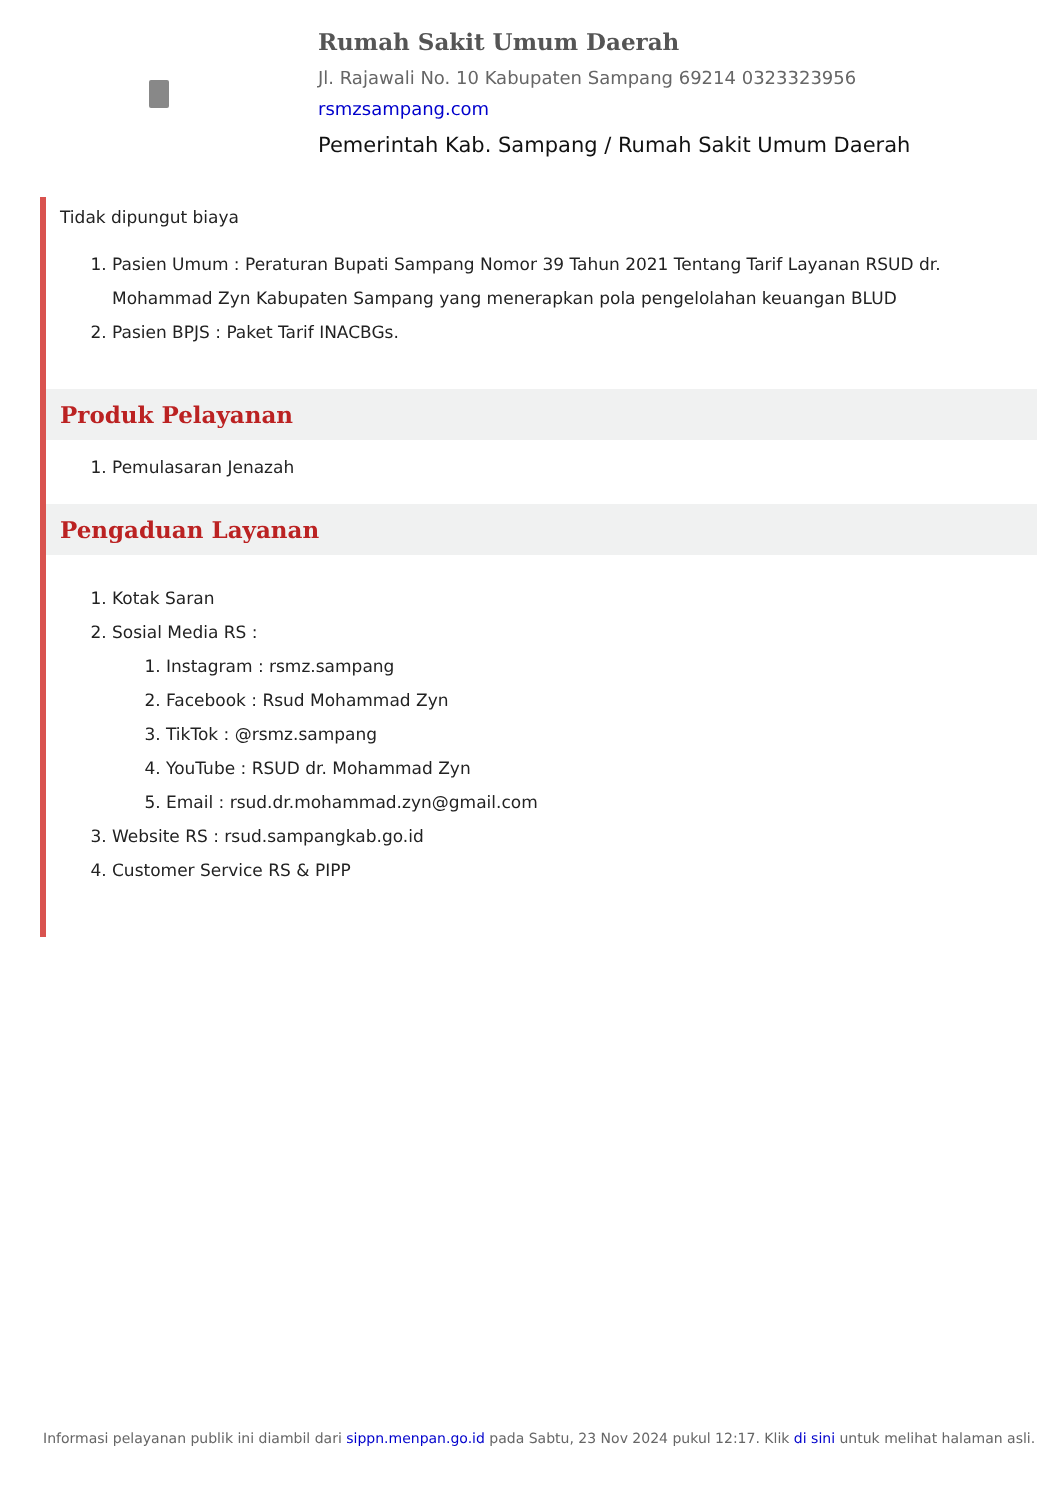Rumah Sakit Umum Daerah
Jl. Rajawali No. 10 Kabupaten Sampang 69214 0323323956
rsmzsampang.com
Pemerintah Kab. Sampang / Rumah Sakit Umum Daerah
Tidak dipungut biaya
1. Pasien Umum : Peraturan Bupati Sampang Nomor 39 Tahun 2021 Tentang Tarif Layanan RSUD dr. Mohammad Zyn Kabupaten Sampang yang menerapkan pola pengelolahan keuangan BLUD
2. Pasien BPJS : Paket Tarif INACBGs.
Produk Pelayanan
1. Pemulasaran Jenazah
Pengaduan Layanan
1. Kotak Saran
2. Sosial Media RS :
1. Instagram : rsmz.sampang
2. Facebook : Rsud Mohammad Zyn
3. TikTok : @rsmz.sampang
4. YouTube : RSUD dr. Mohammad Zyn
5. Email : rsud.dr.mohammad.zyn@gmail.com
3. Website RS : rsud.sampangkab.go.id
4. Customer Service RS & PIPP
Informasi pelayanan publik ini diambil dari sippn.menpan.go.id pada Sabtu, 23 Nov 2024 pukul 12:17. Klik di sini untuk melihat halaman asli.